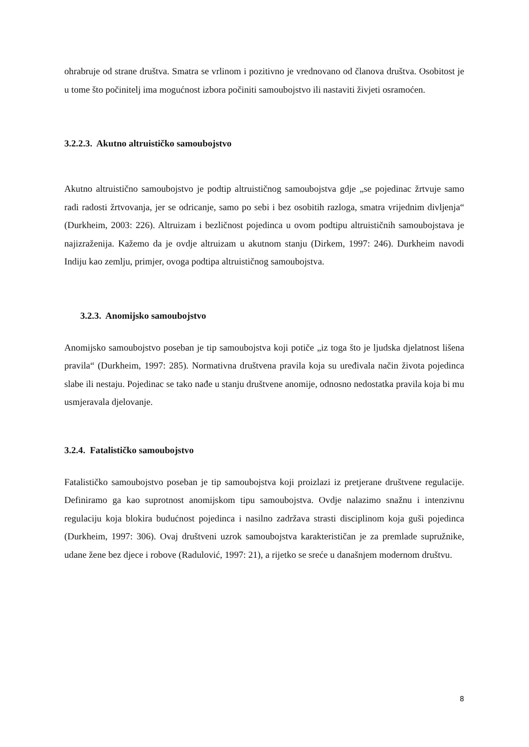ohrabruje od strane društva. Smatra se vrlinom i pozitivno je vrednovano od članova društva. Osobitost je u tome što počinitelj ima mogućnost izbora počiniti samoubojstvo ili nastaviti živjeti osramoćen.
3.2.2.3. Akutno altruističko samoubojstvo
Akutno altruistično samoubojstvo je podtip altruističnog samoubojstva gdje „se pojedinac žrtvuje samo radi radosti žrtvovanja, jer se odricanje, samo po sebi i bez osobitih razloga, smatra vrijednim divljenja“ (Durkheim, 2003: 226). Altruizam i bezličnost pojedinca u ovom podtipu altruističnih samoubojstava je najizraženija. Kažemo da je ovdje altruizam u akutnom stanju (Dirkem, 1997: 246). Durkheim navodi Indiju kao zemlju, primjer, ovoga podtipa altruističnog samoubojstva.
3.2.3. Anomijsko samoubojstvo
Anomijsko samoubojstvo poseban je tip samoubojstva koji potiče „iz toga što je ljudska djelatnost lišena pravila“ (Durkheim, 1997: 285). Normativna društvena pravila koja su uređivala način života pojedinca slabe ili nestaju. Pojedinac se tako nađe u stanju društvene anomije, odnosno nedostatka pravila koja bi mu usmjeravala djelovanje.
3.2.4. Fatalističko samoubojstvo
Fatalističko samoubojstvo poseban je tip samoubojstva koji proizlazi iz pretjerane društvene regulacije. Definiramo ga kao suprotnost anomijskom tipu samoubojstva. Ovdje nalazimo snažnu i intenzivnu regulaciju koja blokira budućnost pojedinca i nasilno zadržava strasti disciplinom koja guši pojedinca (Durkheim, 1997: 306). Ovaj društveni uzrok samoubojstva karakterističan je za premlade supružnike, udane žene bez djece i robove (Radulović, 1997: 21), a rijetko se sreće u današnjem modernom društvu.
8